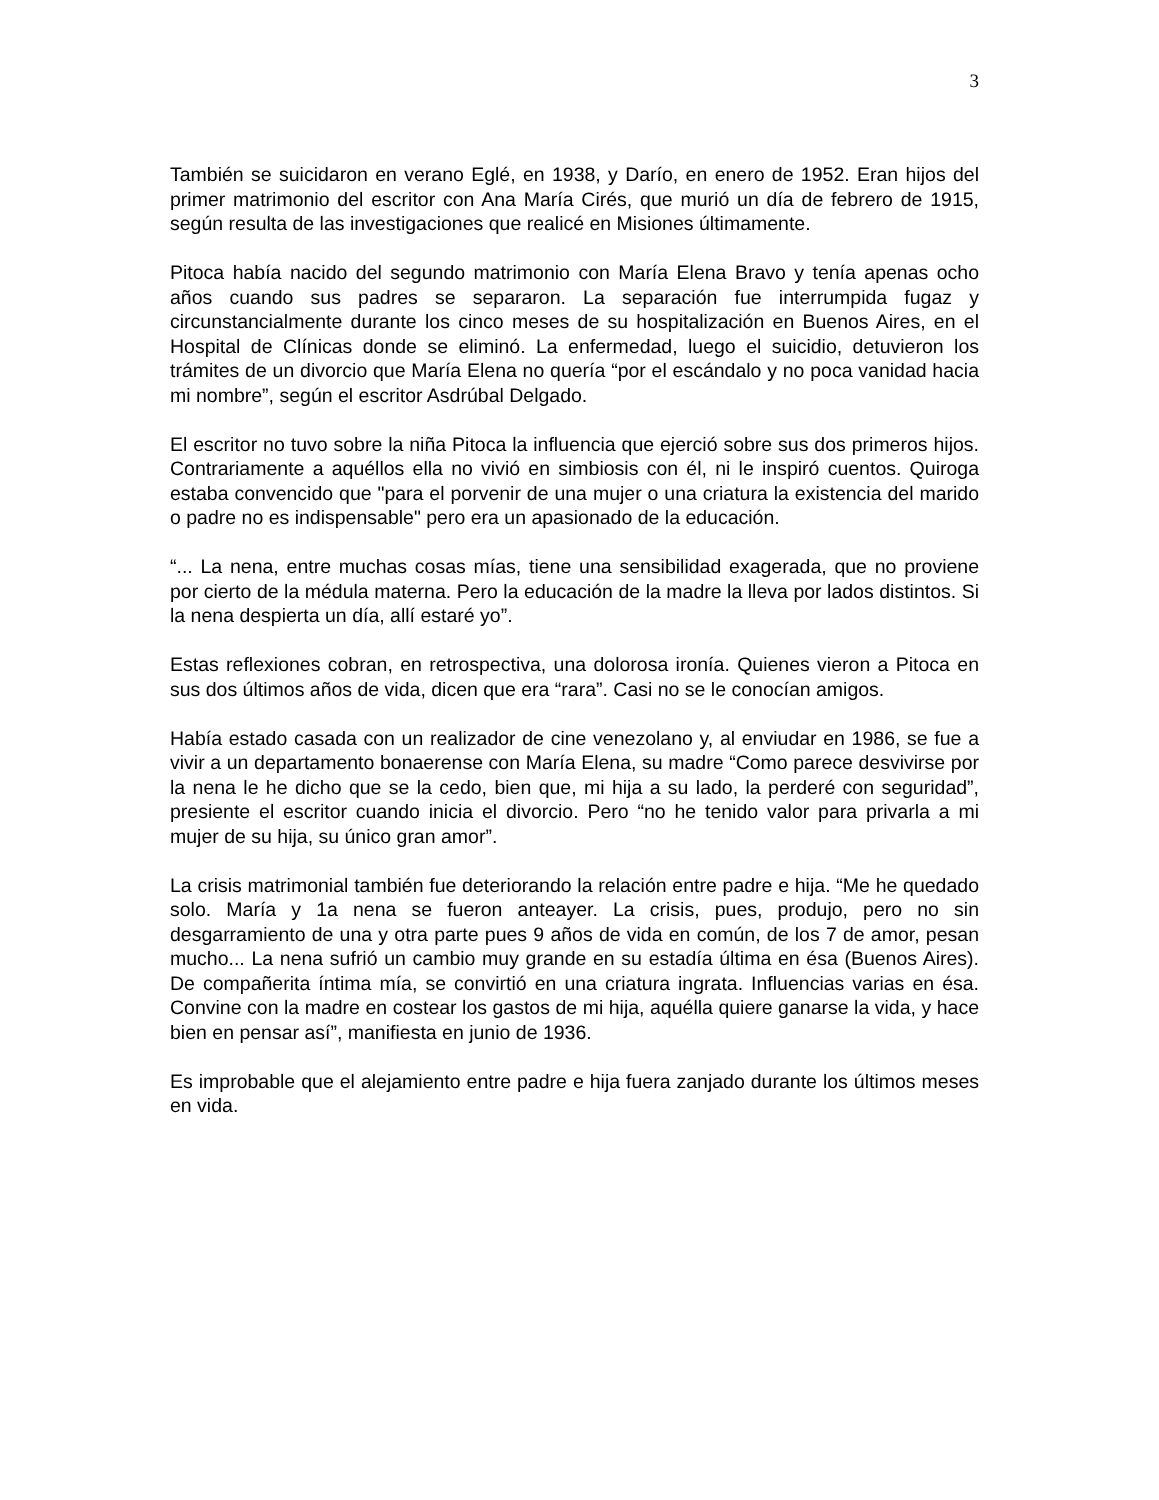3
También se suicidaron en verano Eglé, en 1938, y Darío, en enero de 1952. Eran hijos del primer matrimonio del escritor con Ana María Cirés, que murió un día de febrero de 1915, según resulta de las investigaciones que realicé en Misiones últimamente.
Pitoca había nacido del segundo matrimonio con María Elena Bravo y tenía apenas ocho años cuando sus padres se separaron. La separación fue interrumpida fugaz y circunstancialmente durante los cinco meses de su hospitalización en Buenos Aires, en el Hospital de Clínicas donde se eliminó. La enfermedad, luego el suicidio, detuvieron los trámites de un divorcio que María Elena no quería “por el escándalo y no poca vanidad hacia mi nombre”, según el escritor Asdrúbal Delgado.
El escritor no tuvo sobre la niña Pitoca la influencia que ejerció sobre sus dos primeros hijos. Contrariamente a aquéllos ella no vivió en simbiosis con él, ni le inspiró cuentos. Quiroga estaba convencido que "para el porvenir de una mujer o una criatura la existencia del marido o padre no es indispensable" pero era un apasionado de la educación.
“... La nena, entre muchas cosas mías, tiene una sensibilidad exagerada, que no proviene por cierto de la médula materna. Pero la educación de la madre la lleva por lados distintos. Si la nena despierta un día, allí estaré yo”.
Estas reflexiones cobran, en retrospectiva, una dolorosa ironía. Quienes vieron a Pitoca en sus dos últimos años de vida, dicen que era “rara”. Casi no se le conocían amigos.
Había estado casada con un realizador de cine venezolano y, al enviudar en 1986, se fue a vivir a un departamento bonaerense con María Elena, su madre “Como parece desvivirse por la nena le he dicho que se la cedo, bien que, mi hija a su lado, la perderé con seguridad”, presiente el escritor cuando inicia el divorcio. Pero “no he tenido valor para privarla a mi mujer de su hija, su único gran amor”.
La crisis matrimonial también fue deteriorando la relación entre padre e hija. “Me he quedado solo. María y 1a nena se fueron anteayer. La crisis, pues, produjo, pero no sin desgarramiento de una y otra parte pues 9 años de vida en común, de los 7 de amor, pesan mucho... La nena sufrió un cambio muy grande en su estadía última en ésa (Buenos Aires). De compañerita íntima mía, se convirtió en una criatura ingrata. Influencias varias en ésa. Convine con la madre en costear los gastos de mi hija, aquélla quiere ganarse la vida, y hace bien en pensar así”, manifiesta en junio de 1936.
Es improbable que el alejamiento entre padre e hija fuera zanjado durante los últimos meses en vida.